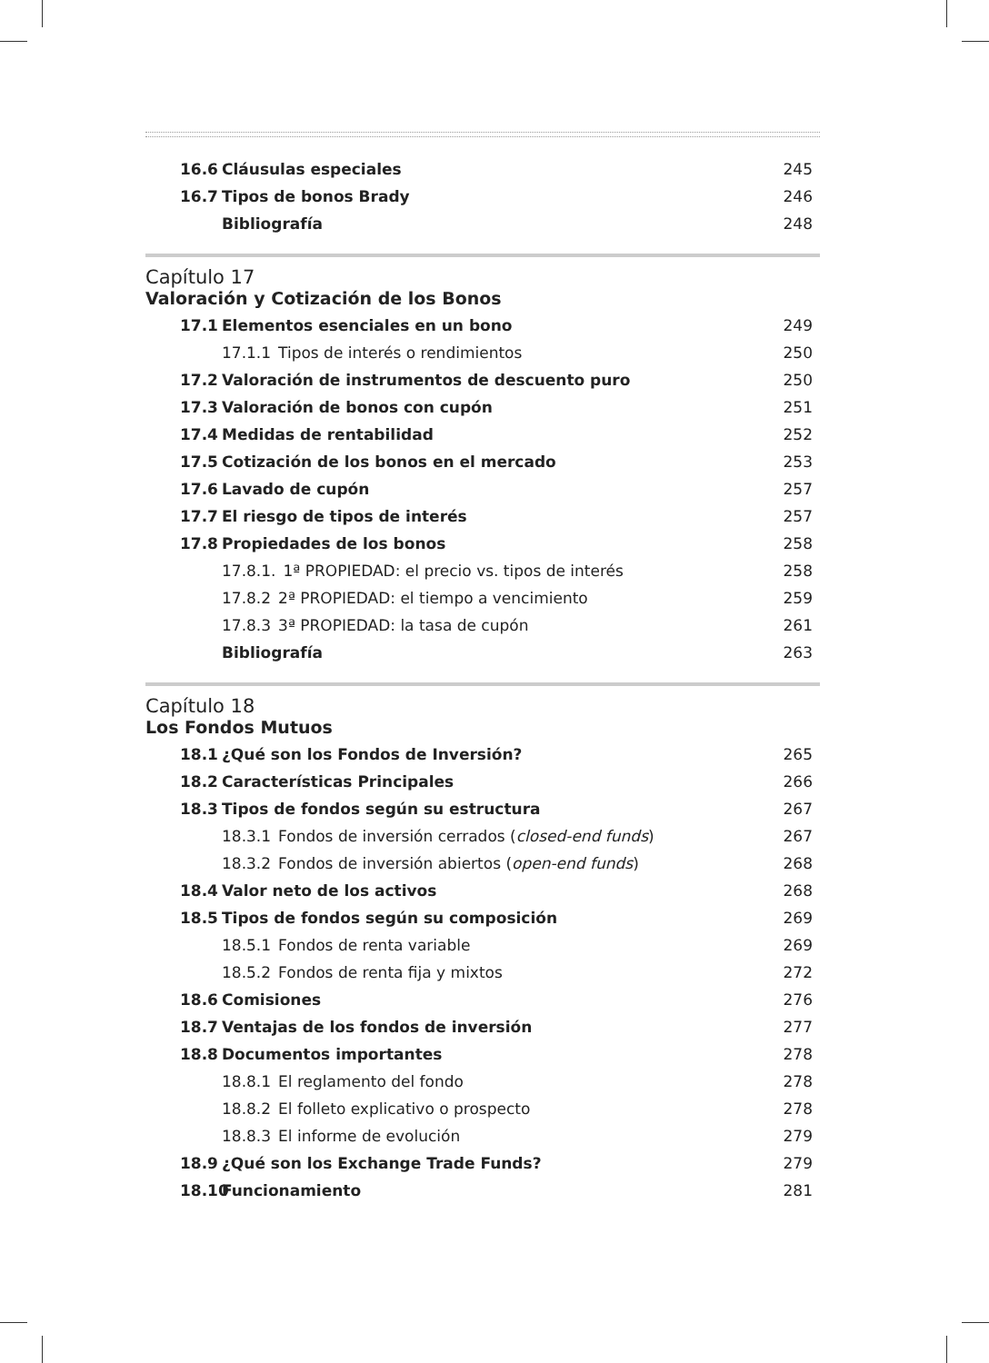16.6 Cláusulas especiales 245
16.7 Tipos de bonos Brady 246
Bibliografía 248
Capítulo 17
Valoración y Cotización de los Bonos
17.1 Elementos esenciales en un bono 249
17.1.1 Tipos de interés o rendimientos 250
17.2 Valoración de instrumentos de descuento puro 250
17.3 Valoración de bonos con cupón 251
17.4 Medidas de rentabilidad 252
17.5 Cotización de los bonos en el mercado 253
17.6 Lavado de cupón 257
17.7 El riesgo de tipos de interés 257
17.8 Propiedades de los bonos 258
17.8.1. 1ª PROPIEDAD: el precio vs. tipos de interés 258
17.8.2 2ª PROPIEDAD: el tiempo a vencimiento 259
17.8.3 3ª PROPIEDAD: la tasa de cupón 261
Bibliografía 263
Capítulo 18
Los Fondos Mutuos
18.1 ¿Qué son los Fondos de Inversión? 265
18.2 Características Principales 266
18.3 Tipos de fondos según su estructura 267
18.3.1 Fondos de inversión cerrados (closed-end funds) 267
18.3.2 Fondos de inversión abiertos (open-end funds) 268
18.4 Valor neto de los activos 268
18.5 Tipos de fondos según su composición 269
18.5.1 Fondos de renta variable 269
18.5.2 Fondos de renta fija y mixtos 272
18.6 Comisiones 276
18.7 Ventajas de los fondos de inversión 277
18.8 Documentos importantes 278
18.8.1 El reglamento del fondo 278
18.8.2 El folleto explicativo o prospecto 278
18.8.3 El informe de evolución 279
18.9 ¿Qué son los Exchange Trade Funds? 279
18.10 Funcionamiento 281